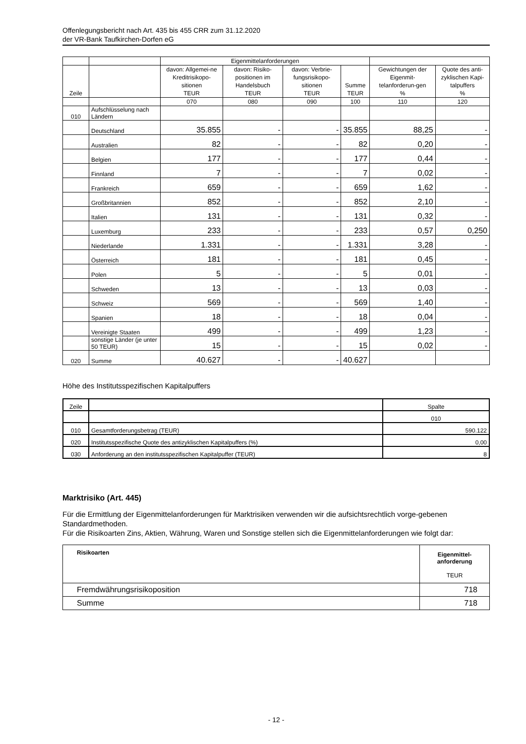Offenlegungsbericht nach Art. 435 bis 455 CRR zum 31.12.2020
der VR-Bank Taufkirchen-Dorfen eG
| | | Eigenmittelanforderungen | | | | | |
| --- | --- | --- | --- | --- | --- | --- | --- |
| Zeile | | davon: Allgemei-ne Kreditrisikopo-sitionen TEUR | davon: Risiko-positionen im Handelsbuch TEUR | davon: Verbrie-fungsrisikopo-sitionen TEUR | Summe TEUR | Gewichtungen der Eigenmit-telanforderun-gen % | Quote des anti-zyklischen Kapi-talpuffers % |
| | | 070 | 080 | 090 | 100 | 110 | 120 |
| 010 | Aufschlüsselung nach Ländern | | | | | | |
| | Deutschland | 35.855 | - | - | 35.855 | 88,25 | - |
| | Australien | 82 | - | - | 82 | 0,20 | - |
| | Belgien | 177 | - | - | 177 | 0,44 | - |
| | Finnland | 7 | - | - | 7 | 0,02 | - |
| | Frankreich | 659 | - | - | 659 | 1,62 | - |
| | Großbritannien | 852 | - | - | 852 | 2,10 | - |
| | Italien | 131 | - | - | 131 | 0,32 | - |
| | Luxemburg | 233 | - | - | 233 | 0,57 | 0,250 |
| | Niederlande | 1.331 | - | - | 1.331 | 3,28 | - |
| | Österreich | 181 | - | - | 181 | 0,45 | - |
| | Polen | 5 | - | - | 5 | 0,01 | - |
| | Schweden | 13 | - | - | 13 | 0,03 | - |
| | Schweiz | 569 | - | - | 569 | 1,40 | - |
| | Spanien | 18 | - | - | 18 | 0,04 | - |
| | Vereinigte Staaten | 499 | - | - | 499 | 1,23 | - |
| | sonstige Länder (je unter 50 TEUR) | 15 | - | - | 15 | 0,02 | - |
| 020 | Summe | 40.627 | - | - | 40.627 | | |
Höhe des Institutsspezifischen Kapitalpuffers
| Zeile | | Spalte |
| | | 010 |
| 010 | Gesamtforderungsbetrag (TEUR) | 590.122 |
| 020 | Institutsspezifische Quote des antizyklischen Kapitalpuffers (%) | 0,00 |
| 030 | Anforderung an den institutsspezifischen Kapitalpuffer (TEUR) | 8 |
Marktrisiko (Art. 445)
Für die Ermittlung der Eigenmittelanforderungen für Marktrisiken verwenden wir die aufsichtsrechtlich vorge-gebenen Standardmethoden.
Für die Risikoarten Zins, Aktien, Währung, Waren und Sonstige stellen sich die Eigenmittelanforderungen wie folgt dar:
| Risikoarten | Eigenmittel- anforderung TEUR |
| Fremdwährungsrisikoposition | 718 |
| Summe | 718 |
- 12 -